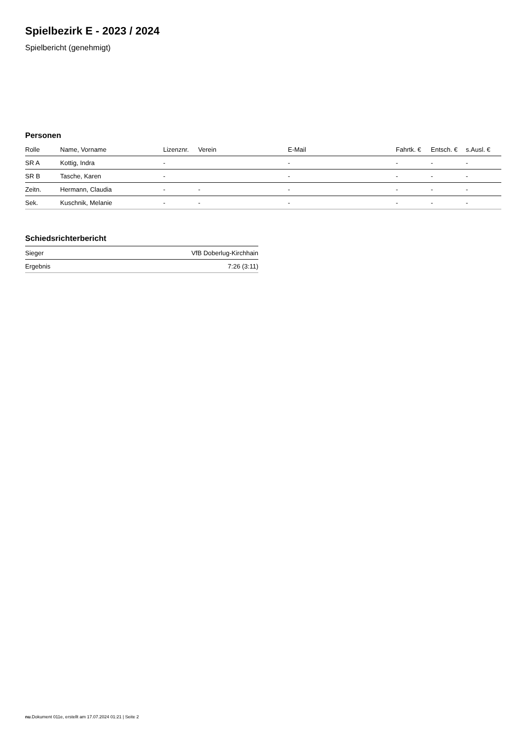Spielbezirk E - 2023 / 2024
Spielbericht (genehmigt)
Personen
| Rolle | Name, Vorname | Lizenznr. | Verein | E-Mail | Fahrtk. € | Entsch. € | s.Ausl. € |
| --- | --- | --- | --- | --- | --- | --- | --- |
| SR A | Kottig, Indra | - | | - | - | - | - |
| SR B | Tasche, Karen | - | | - | - | - | - |
| Zeitn. | Hermann, Claudia | - | - | - | - | - | - |
| Sek. | Kuschnik, Melanie | - | - | - | - | - | - |
Schiedsrichterbericht
| Sieger | VfB Doberlug-Kirchhain |
| Ergebnis | 7:26 (3:11) |
nu.Dokument 011e, erstellt am 17.07.2024 01:21 | Seite 2